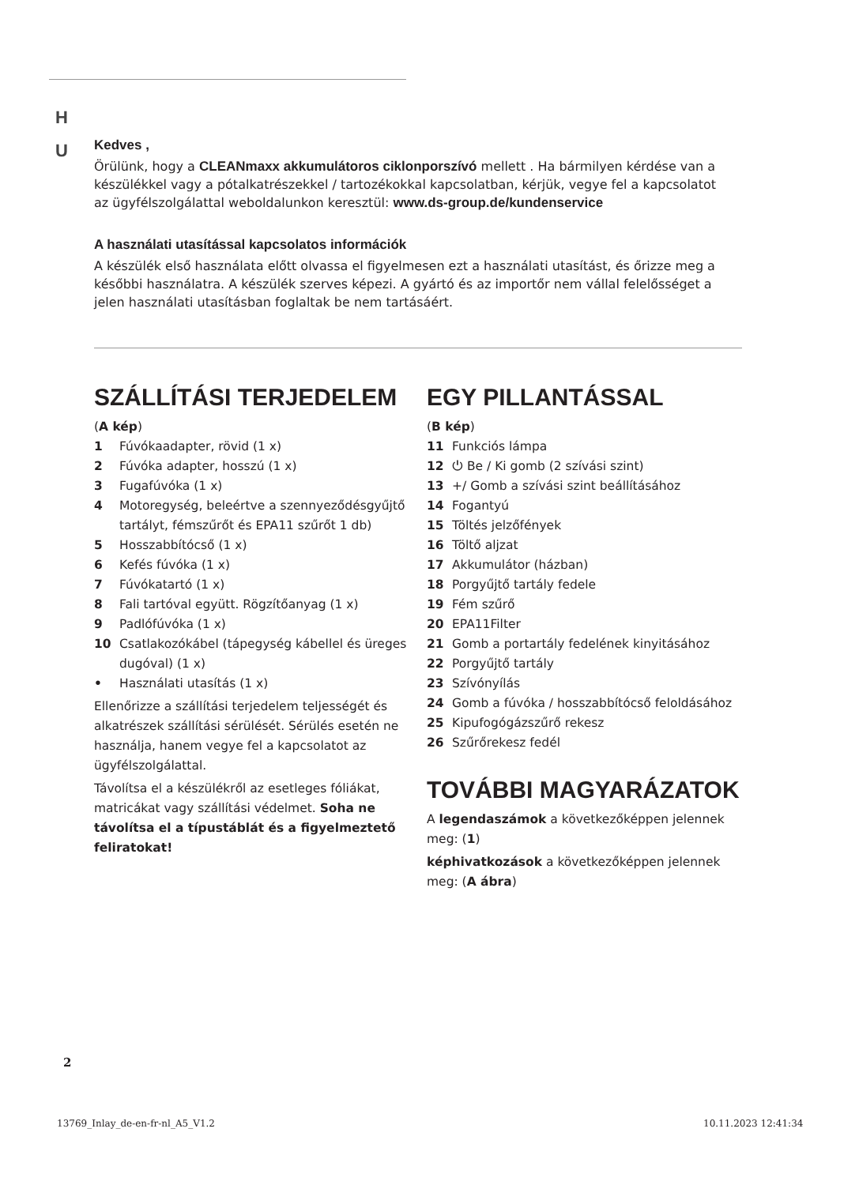H
U
Kedves ,
Örülünk, hogy a CLEANmaxx akkumulátoros ciklonporszívó mellett . Ha bármilyen kérdése van a készülékkel vagy a pótalkatrészekkel / tartozékokkal kapcsolatban, kérjük, vegye fel a kapcsolatot az ügyfélszolgálattal weboldalunkon keresztül: www.ds-group.de/kundenservice
A használati utasítással kapcsolatos információk
A készülék első használata előtt olvassa el figyelmesen ezt a használati utasítást, és őrizze meg a későbbi használatra. A készülék szerves képezi. A gyártó és az importőr nem vállal felelősséget a jelen használati utasításban foglaltak be nem tartásáért.
SZÁLLÍTÁSI TERJEDELEM
(A kép)
1 Fúvókaadapter, rövid (1 x)
2 Fúvóka adapter, hosszú (1 x)
3 Fugafúvóka (1 x)
4 Motoregység, beleértve a szennyeződésgyűjtő tartályt, fémszűrőt és EPA11 szűrőt 1 db)
5 Hosszabbítócső (1 x)
6 Kefés fúvóka (1 x)
7 Fúvókatartó (1 x)
8 Fali tartóval együtt. Rögzítőanyag (1 x)
9 Padlófúvóka (1 x)
10 Csatlakozókábel (tápegység kábellel és üreges dugóval) (1 x)
• Használati utasítás (1 x)
Ellenőrizze a szállítási terjedelem teljességét és alkatrészek szállítási sérülését. Sérülés esetén ne használja, hanem vegye fel a kapcsolatot az ügyfélszolgálattal.
Távolítsa el a készülékről az esetleges fóliákat, matricákat vagy szállítási védelmet. Soha ne távolítsa el a típustáblát és a figyelmeztető feliratokat!
EGY PILLANTÁSSAL
(B kép)
11 Funkciós lámpa
12 ⏻ Be / Ki gomb (2 szívási szint)
13 +/ Gomb a szívási szint beállításához
14 Fogantyú
15 Töltés jelzőfények
16 Töltő aljzat
17 Akkumulátor (házban)
18 Porgyűjtő tartály fedele
19 Fém szűrő
20 EPA11Filter
21 Gomb a portartály fedelének kinyitásához
22 Porgyűjtő tartály
23 Szívónyílás
24 Gomb a fúvóka / hosszabbítócső feloldásához
25 Kipufogógázszűrő rekesz
26 Szűrőrekesz fedél
TOVÁBBI MAGYARÁZATOK
A legendaszámok a következőképpen jelennek meg: (1)
képhivatkozások a következőképpen jelennek meg: (A ábra)
2
13769_Inlay_de-en-fr-nl_A5_V1.2
10.11.2023 12:41:34